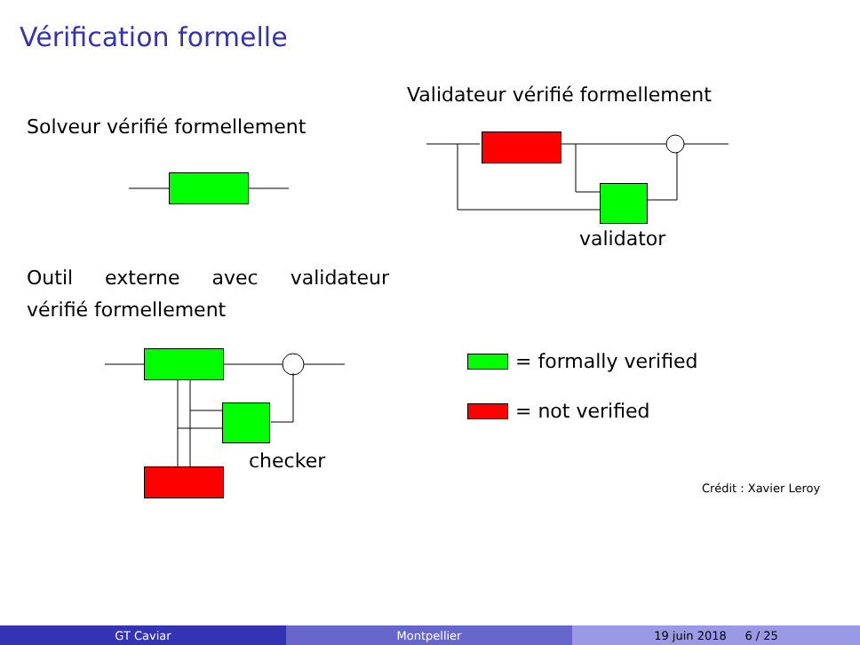Vérification formelle
Solveur vérifié formellement
Validateur vérifié formellement
validator
Outil externe avec validateur
vérifié formellement
checker
= formally verified
= not verified
Crédit : Xavier Leroy
GT Caviar Montpellier 19 juin 2018 6 / 25